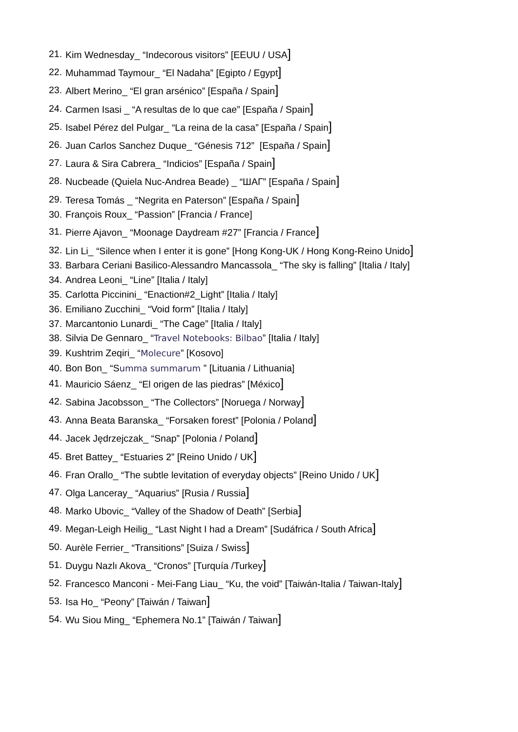21. Kim Wednesday_ “Indecorous visitors” [EEUU / USA]
22. Muhammad Taymour_ “El Nadaha” [Egipto / Egypt]
23. Albert Merino_ “El gran arsénico” [España / Spain]
24. Carmen Isasi _ “A resultas de lo que cae” [España / Spain]
25. Isabel Pérez del Pulgar_ “La reina de la casa” [España / Spain]
26. Juan Carlos Sanchez Duque_ “Génesis 712” [España / Spain]
27. Laura & Sira Cabrera_ “Indicios” [España / Spain]
28. Nucbeade (Quiela Nuc-Andrea Beade) _ “ШАГ” [España / Spain]
29. Teresa Tomás _ “Negrita en Paterson” [España / Spain]
30. François Roux_ “Passion” [Francia / France]
31. Pierre Ajavon_ “Moonage Daydream #27” [Francia / France]
32. Lin Li_ “Silence when I enter it is gone” [Hong Kong-UK / Hong Kong-Reino Unido]
33. Barbara Ceriani Basilico-Alessandro Mancassola_ “The sky is falling” [Italia / Italy]
34. Andrea Leoni_ “Line” [Italia / Italy]
35. Carlotta Piccinini_ “Enaction#2_Light” [Italia / Italy]
36. Emiliano Zucchini_ “Void form” [Italia / Italy]
37. Marcantonio Lunardi_ “The Cage” [Italia / Italy]
38. Silvia De Gennaro_ “Travel Notebooks: Bilbao” [Italia / Italy]
39. Kushtrim Zeqiri_ “Molecure” [Kosovo]
40. Bon Bon_ “Summa summarum ” [Lituania / Lithuania]
41. Mauricio Sáenz_ “El origen de las piedras” [México]
42. Sabina Jacobsson_ “The Collectors” [Noruega / Norway]
43. Anna Beata Baranska_ “Forsaken forest” [Polonia / Poland]
44. Jacek Jędrzejczak_ “Snap” [Polonia / Poland]
45. Bret Battey_ “Estuaries 2” [Reino Unido / UK]
46. Fran Orallo_ “The subtle levitation of everyday objects” [Reino Unido / UK]
47. Olga Lanceray_ “Aquarius” [Rusia / Russia]
48. Marko Ubovic_ “Valley of the Shadow of Death” [Serbia]
49. Megan-Leigh Heilig_ “Last Night I had a Dream” [Sudáfrica / South Africa]
50. Aurèle Ferrier_ “Transitions” [Suiza / Swiss]
51. Duygu Nazlı Akova_ “Cronos” [Turquía /Turkey]
52. Francesco Manconi - Mei-Fang Liau_ “Ku, the void” [Taiwán-Italia / Taiwan-Italy]
53. Isa Ho_ “Peony” [Taiwán / Taiwan]
54. Wu Siou Ming_ “Ephemera No.1” [Taiwán / Taiwan]